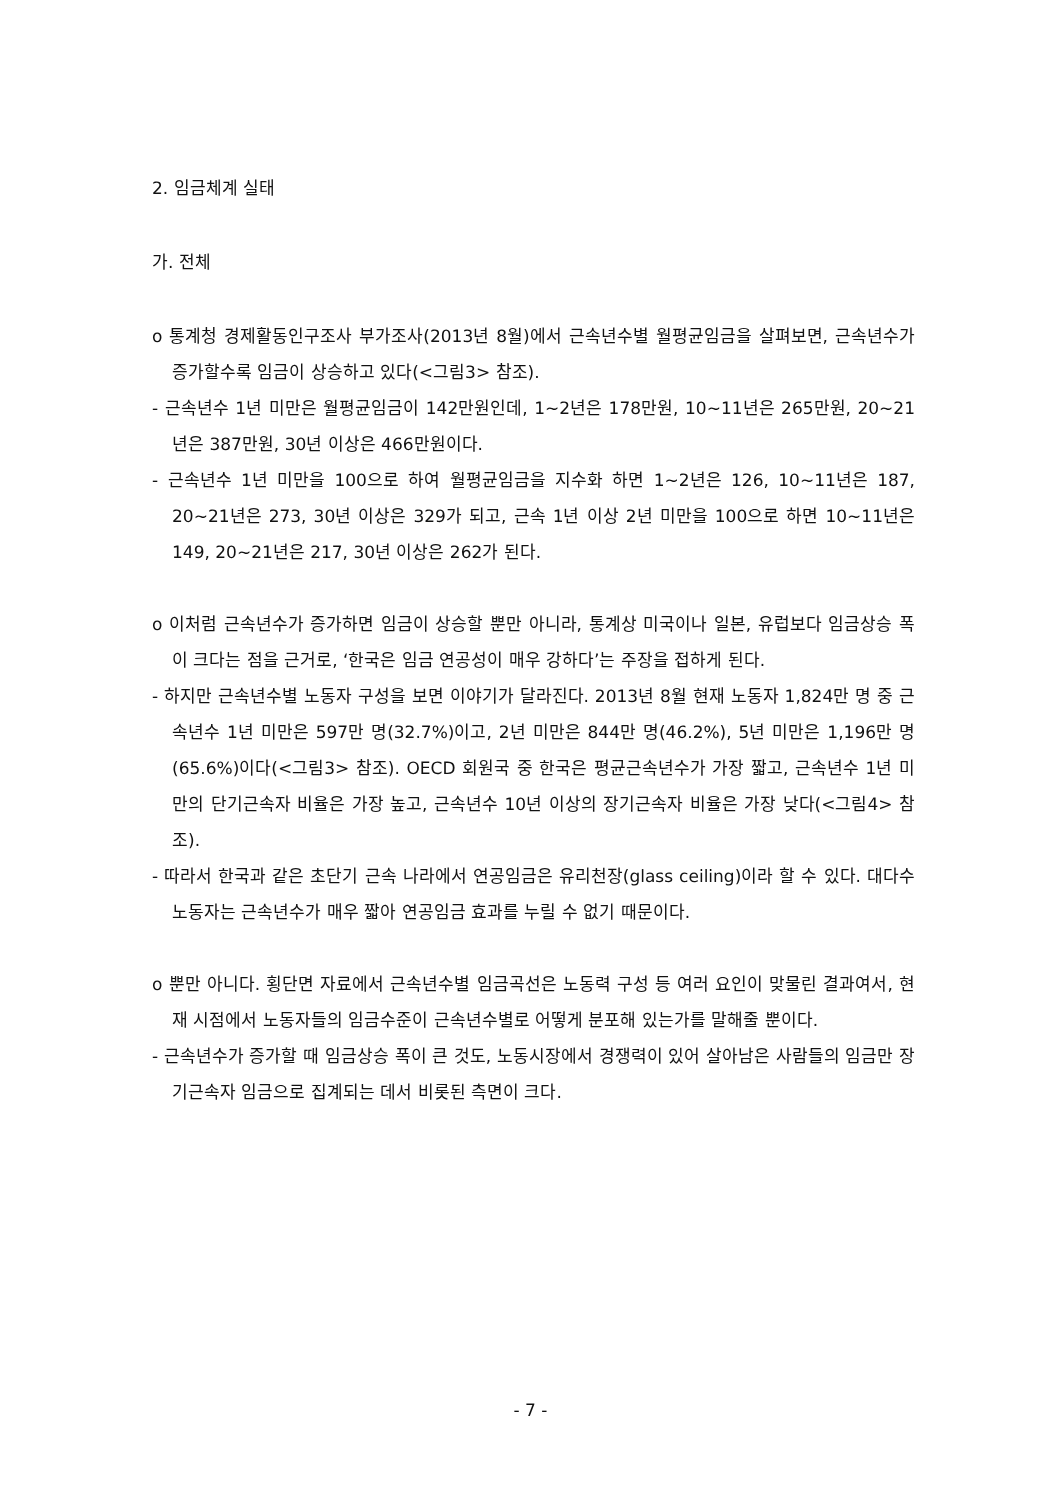2. 임금체계 실태
가. 전체
o 통계청 경제활동인구조사 부가조사(2013년 8월)에서 근속년수별 월평균임금을 살펴보면, 근속년수가 증가할수록 임금이 상승하고 있다(<그림3> 참조).
- 근속년수 1년 미만은 월평균임금이 142만원인데, 1~2년은 178만원, 10~11년은 265만원, 20~21년은 387만원, 30년 이상은 466만원이다.
- 근속년수 1년 미만을 100으로 하여 월평균임금을 지수화 하면 1~2년은 126, 10~11년은 187, 20~21년은 273, 30년 이상은 329가 되고, 근속 1년 이상 2년 미만을 100으로 하면 10~11년은 149, 20~21년은 217, 30년 이상은 262가 된다.
o 이처럼 근속년수가 증가하면 임금이 상승할 뿐만 아니라, 통계상 미국이나 일본, 유럽보다 임금상승 폭이 크다는 점을 근거로, ‘한국은 임금 연공성이 매우 강하다’는 주장을 접하게 된다.
- 하지만 근속년수별 노동자 구성을 보면 이야기가 달라진다. 2013년 8월 현재 노동자 1,824만 명 중 근속년수 1년 미만은 597만 명(32.7%)이고, 2년 미만은 844만 명(46.2%), 5년 미만은 1,196만 명(65.6%)이다(<그림3> 참조). OECD 회원국 중 한국은 평균근속년수가 가장 짧고, 근속년수 1년 미만의 단기근속자 비율은 가장 높고, 근속년수 10년 이상의 장기근속자 비율은 가장 낮다(<그림4> 참조).
- 따라서 한국과 같은 초단기 근속 나라에서 연공임금은 유리천장(glass ceiling)이라 할 수 있다. 대다수 노동자는 근속년수가 매우 짧아 연공임금 효과를 누릴 수 없기 때문이다.
o 뿐만 아니다. 횡단면 자료에서 근속년수별 임금곡선은 노동력 구성 등 여러 요인이 맞물린 결과여서, 현재 시점에서 노동자들의 임금수준이 근속년수별로 어떻게 분포해 있는가를 말해줄 뿐이다.
- 근속년수가 증가할 때 임금상승 폭이 큰 것도, 노동시장에서 경쟁력이 있어 살아남은 사람들의 임금만 장기근속자 임금으로 집계되는 데서 비롯된 측면이 크다.
- 7 -